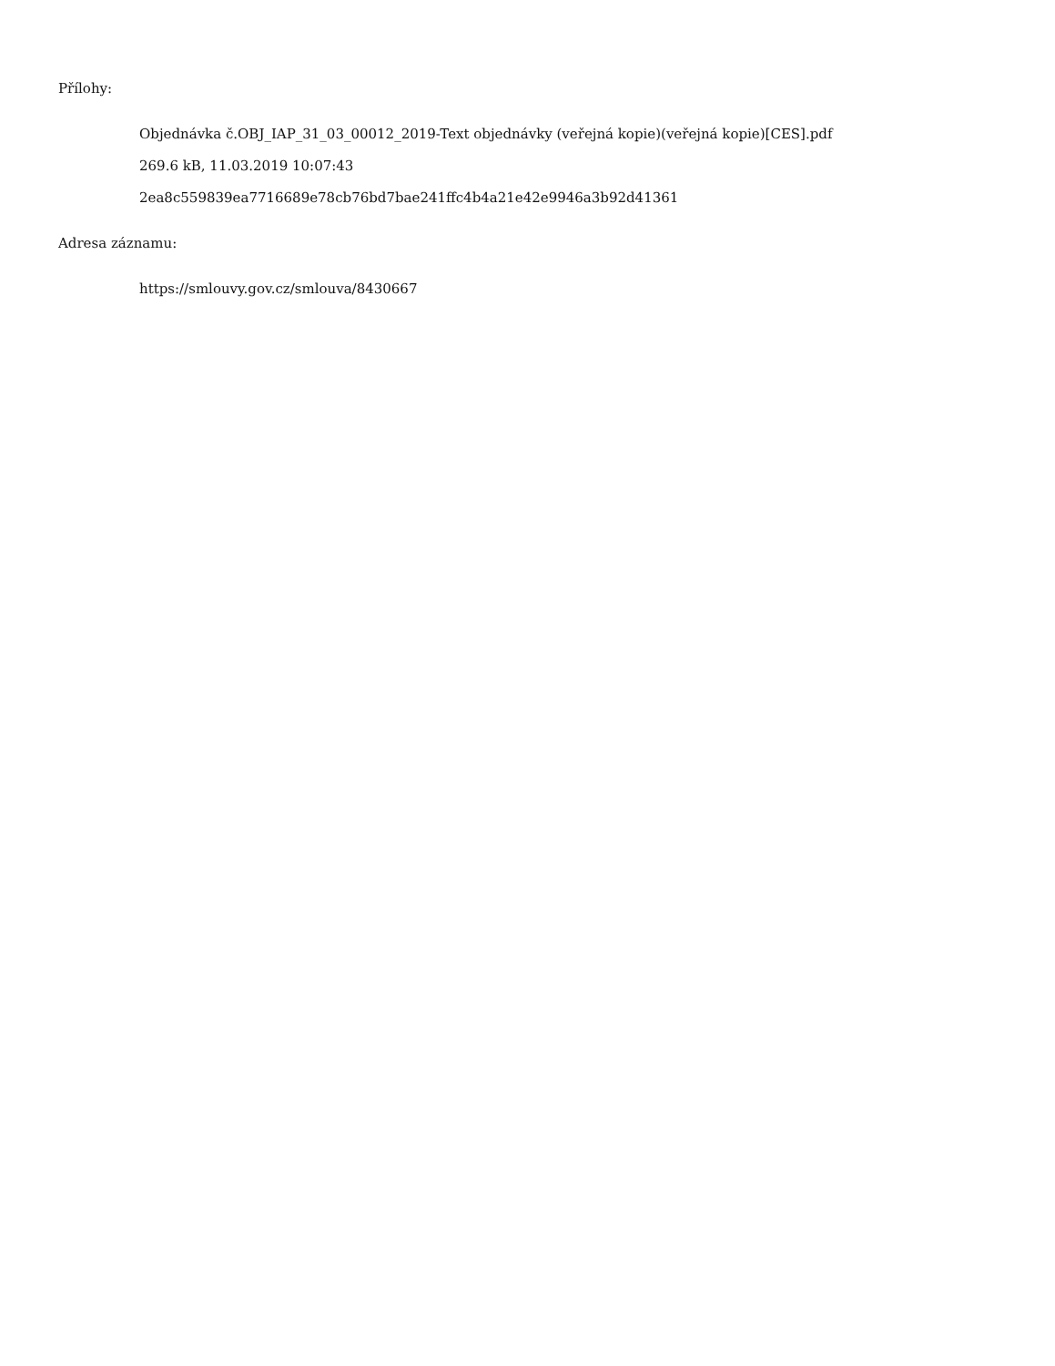Přílohy:
Objednávka č.OBJ_IAP_31_03_00012_2019-Text objednávky (veřejná kopie)(veřejná kopie)[CES].pdf
269.6 kB, 11.03.2019 10:07:43
2ea8c559839ea7716689e78cb76bd7bae241ffc4b4a21e42e9946a3b92d41361
Adresa záznamu:
https://smlouvy.gov.cz/smlouva/8430667